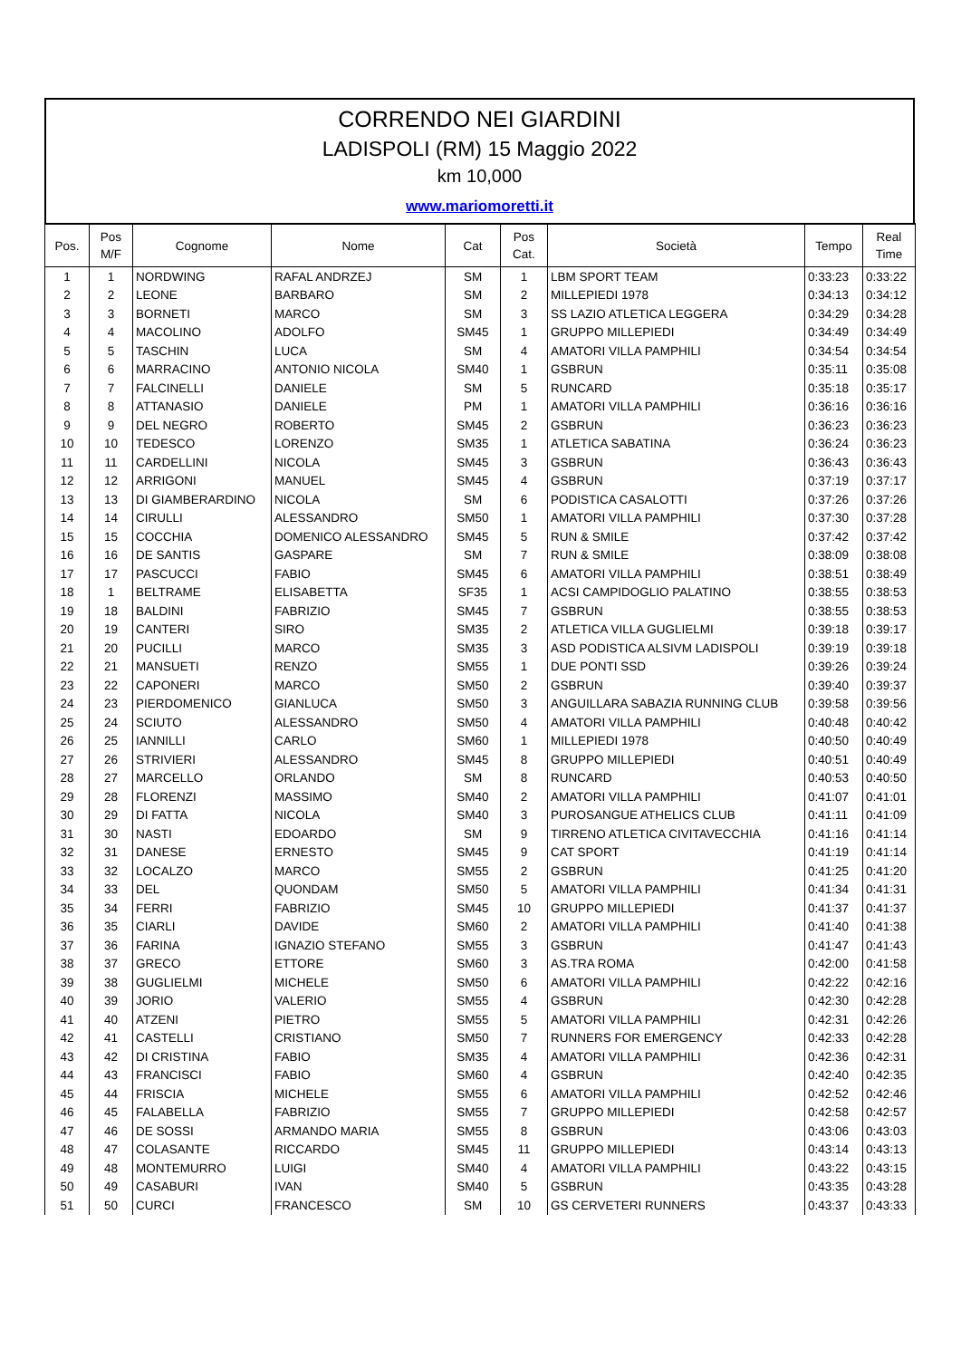CORRENDO NEI GIARDINI
LADISPOLI (RM) 15 Maggio 2022
km 10,000
www.mariomoretti.it
| Pos. | Pos M/F | Cognome | Nome | Cat | Pos Cat. | Società | Tempo | Real Time |
| --- | --- | --- | --- | --- | --- | --- | --- | --- |
| 1 | 1 | NORDWING | RAFAL ANDRZEJ | SM | 1 | LBM SPORT TEAM | 0:33:23 | 0:33:22 |
| 2 | 2 | LEONE | BARBARO | SM | 2 | MILLEPIEDI 1978 | 0:34:13 | 0:34:12 |
| 3 | 3 | BORNETI | MARCO | SM | 3 | SS LAZIO ATLETICA LEGGERA | 0:34:29 | 0:34:28 |
| 4 | 4 | MACOLINO | ADOLFO | SM45 | 1 | GRUPPO MILLEPIEDI | 0:34:49 | 0:34:49 |
| 5 | 5 | TASCHIN | LUCA | SM | 4 | AMATORI VILLA PAMPHILI | 0:34:54 | 0:34:54 |
| 6 | 6 | MARRACINO | ANTONIO NICOLA | SM40 | 1 | GSBRUN | 0:35:11 | 0:35:08 |
| 7 | 7 | FALCINELLI | DANIELE | SM | 5 | RUNCARD | 0:35:18 | 0:35:17 |
| 8 | 8 | ATTANASIO | DANIELE | PM | 1 | AMATORI VILLA PAMPHILI | 0:36:16 | 0:36:16 |
| 9 | 9 | DEL NEGRO | ROBERTO | SM45 | 2 | GSBRUN | 0:36:23 | 0:36:23 |
| 10 | 10 | TEDESCO | LORENZO | SM35 | 1 | ATLETICA SABATINA | 0:36:24 | 0:36:23 |
| 11 | 11 | CARDELLINI | NICOLA | SM45 | 3 | GSBRUN | 0:36:43 | 0:36:43 |
| 12 | 12 | ARRIGONI | MANUEL | SM45 | 4 | GSBRUN | 0:37:19 | 0:37:17 |
| 13 | 13 | DI GIAMBERARDINO | NICOLA | SM | 6 | PODISTICA CASALOTTI | 0:37:26 | 0:37:26 |
| 14 | 14 | CIRULLI | ALESSANDRO | SM50 | 1 | AMATORI VILLA PAMPHILI | 0:37:30 | 0:37:28 |
| 15 | 15 | COCCHIA | DOMENICO ALESSANDRO | SM45 | 5 | RUN & SMILE | 0:37:42 | 0:37:42 |
| 16 | 16 | DE SANTIS | GASPARE | SM | 7 | RUN & SMILE | 0:38:09 | 0:38:08 |
| 17 | 17 | PASCUCCI | FABIO | SM45 | 6 | AMATORI VILLA PAMPHILI | 0:38:51 | 0:38:49 |
| 18 | 1 | BELTRAME | ELISABETTA | SF35 | 1 | ACSI CAMPIDOGLIO PALATINO | 0:38:55 | 0:38:53 |
| 19 | 18 | BALDINI | FABRIZIO | SM45 | 7 | GSBRUN | 0:38:55 | 0:38:53 |
| 20 | 19 | CANTERI | SIRO | SM35 | 2 | ATLETICA VILLA GUGLIELMI | 0:39:18 | 0:39:17 |
| 21 | 20 | PUCILLI | MARCO | SM35 | 3 | ASD PODISTICA ALSIVM LADISPOLI | 0:39:19 | 0:39:18 |
| 22 | 21 | MANSUETI | RENZO | SM55 | 1 | DUE PONTI SSD | 0:39:26 | 0:39:24 |
| 23 | 22 | CAPONERI | MARCO | SM50 | 2 | GSBRUN | 0:39:40 | 0:39:37 |
| 24 | 23 | PIERDOMENICO | GIANLUCA | SM50 | 3 | ANGUILLARA SABAZIA RUNNING CLUB | 0:39:58 | 0:39:56 |
| 25 | 24 | SCIUTO | ALESSANDRO | SM50 | 4 | AMATORI VILLA PAMPHILI | 0:40:48 | 0:40:42 |
| 26 | 25 | IANNILLI | CARLO | SM60 | 1 | MILLEPIEDI 1978 | 0:40:50 | 0:40:49 |
| 27 | 26 | STRIVIERI | ALESSANDRO | SM45 | 8 | GRUPPO MILLEPIEDI | 0:40:51 | 0:40:49 |
| 28 | 27 | MARCELLO | ORLANDO | SM | 8 | RUNCARD | 0:40:53 | 0:40:50 |
| 29 | 28 | FLORENZI | MASSIMO | SM40 | 2 | AMATORI VILLA PAMPHILI | 0:41:07 | 0:41:01 |
| 30 | 29 | DI FATTA | NICOLA | SM40 | 3 | PUROSANGUE ATHELICS CLUB | 0:41:11 | 0:41:09 |
| 31 | 30 | NASTI | EDOARDO | SM | 9 | TIRRENO ATLETICA CIVITAVECCHIA | 0:41:16 | 0:41:14 |
| 32 | 31 | DANESE | ERNESTO | SM45 | 9 | CAT SPORT | 0:41:19 | 0:41:14 |
| 33 | 32 | LOCALZO | MARCO | SM55 | 2 | GSBRUN | 0:41:25 | 0:41:20 |
| 34 | 33 | DEL | QUONDAM | SM50 | 5 | AMATORI VILLA PAMPHILI | 0:41:34 | 0:41:31 |
| 35 | 34 | FERRI | FABRIZIO | SM45 | 10 | GRUPPO MILLEPIEDI | 0:41:37 | 0:41:37 |
| 36 | 35 | CIARLI | DAVIDE | SM60 | 2 | AMATORI VILLA PAMPHILI | 0:41:40 | 0:41:38 |
| 37 | 36 | FARINA | IGNAZIO STEFANO | SM55 | 3 | GSBRUN | 0:41:47 | 0:41:43 |
| 38 | 37 | GRECO | ETTORE | SM60 | 3 | AS.TRA ROMA | 0:42:00 | 0:41:58 |
| 39 | 38 | GUGLIELMI | MICHELE | SM50 | 6 | AMATORI VILLA PAMPHILI | 0:42:22 | 0:42:16 |
| 40 | 39 | JORIO | VALERIO | SM55 | 4 | GSBRUN | 0:42:30 | 0:42:28 |
| 41 | 40 | ATZENI | PIETRO | SM55 | 5 | AMATORI VILLA PAMPHILI | 0:42:31 | 0:42:26 |
| 42 | 41 | CASTELLI | CRISTIANO | SM50 | 7 | RUNNERS FOR EMERGENCY | 0:42:33 | 0:42:28 |
| 43 | 42 | DI CRISTINA | FABIO | SM35 | 4 | AMATORI VILLA PAMPHILI | 0:42:36 | 0:42:31 |
| 44 | 43 | FRANCISCI | FABIO | SM60 | 4 | GSBRUN | 0:42:40 | 0:42:35 |
| 45 | 44 | FRISCIA | MICHELE | SM55 | 6 | AMATORI VILLA PAMPHILI | 0:42:52 | 0:42:46 |
| 46 | 45 | FALABELLA | FABRIZIO | SM55 | 7 | GRUPPO MILLEPIEDI | 0:42:58 | 0:42:57 |
| 47 | 46 | DE SOSSI | ARMANDO MARIA | SM55 | 8 | GSBRUN | 0:43:06 | 0:43:03 |
| 48 | 47 | COLASANTE | RICCARDO | SM45 | 11 | GRUPPO MILLEPIEDI | 0:43:14 | 0:43:13 |
| 49 | 48 | MONTEMURRO | LUIGI | SM40 | 4 | AMATORI VILLA PAMPHILI | 0:43:22 | 0:43:15 |
| 50 | 49 | CASABURI | IVAN | SM40 | 5 | GSBRUN | 0:43:35 | 0:43:28 |
| 51 | 50 | CURCI | FRANCESCO | SM | 10 | GS CERVETERI RUNNERS | 0:43:37 | 0:43:33 |